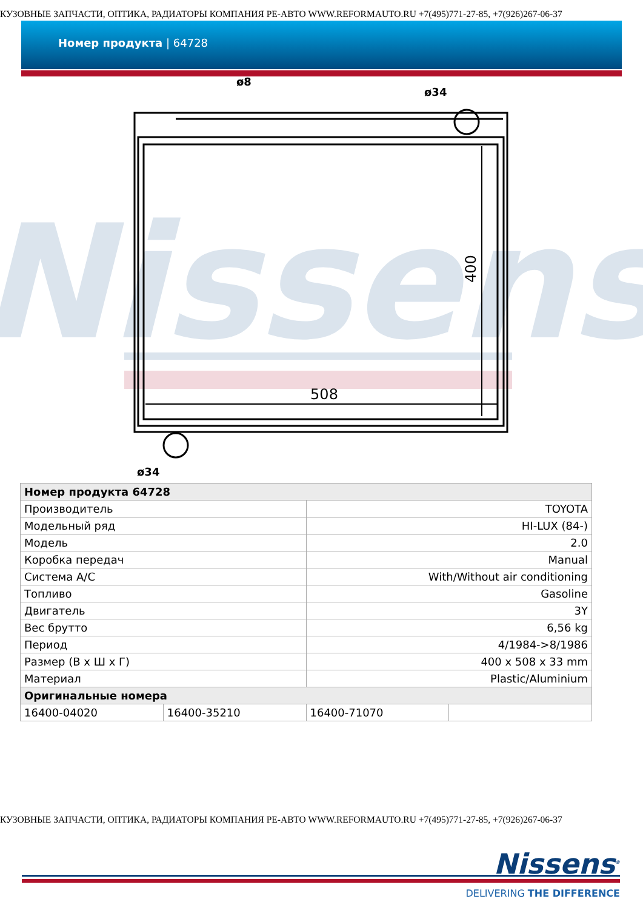КУЗОВНЫЕ ЗАПЧАСТИ, ОПТИКА, РАДИАТОРЫ КОМПАНИЯ РЕ-АВТО WWW.REFORMAUTO.RU +7(495)771-27-85, +7(926)267-06-37
Номер продукта | 64728
Nissens
508
400
ø8
ø34
ø34
| Номер продукта 64728 | | | |
| Производитель | | TOYOTA | |
| Модельный ряд | | HI-LUX (84-) | |
| Модель | | 2.0 | |
| Коробка передач | | Manual | |
| Система A/C | | With/Without air conditioning | |
| Топливо | | Gasoline | |
| Двигатель | | 3Y | |
| Вес брутто | | 6,56 kg | |
| Период | | 4/1984->8/1986 | |
| Размер (В x Ш x Г) | | 400 x 508 x 33 mm | |
| Материал | | Plastic/Aluminium | |
| Оригинальные номера | | | |
| 16400-04020 | 16400-35210 | 16400-71070 | |
КУЗОВНЫЕ ЗАПЧАСТИ, ОПТИКА, РАДИАТОРЫ КОМПАНИЯ РЕ-АВТО WWW.REFORMAUTO.RU +7(495)771-27-85, +7(926)267-06-37
Nissens<sup>®</sup>
DELIVERING THE DIFFERENCE